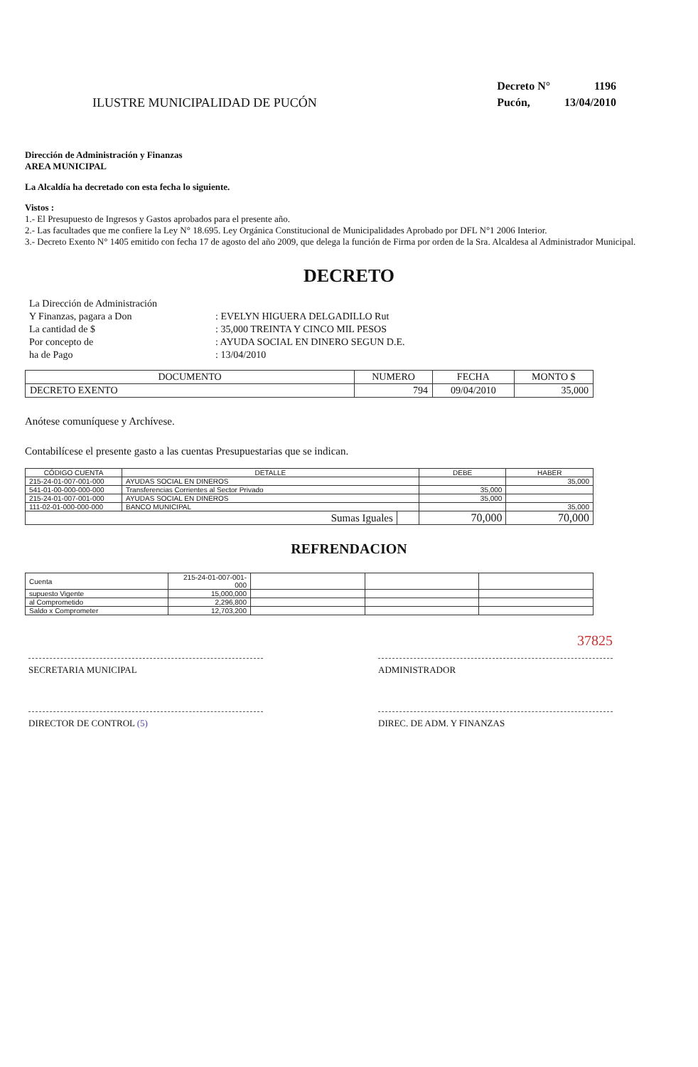ILUSTRE MUNICIPALIDAD DE PUCÓN
| Decreto N° | 1196 |
| Pucón, | 13/04/2010 |
Dirección de Administración y Finanzas
AREA MUNICIPAL
La Alcaldía ha decretado con esta fecha lo siguiente.
Vistos :
1.- El Presupuesto de Ingresos y Gastos aprobados para el presente año.
2.- Las facultades que me confiere la Ley N° 18.695. Ley Orgánica Constitucional de Municipalidades Aprobado por DFL N°1 2006 Interior.
3.- Decreto Exento N° 1405 emitido con fecha 17 de agosto del año 2009, que delega la función de Firma por orden de la Sra. Alcaldesa al Administrador Municipal.
DECRETO
| La Dirección de Administración | |
| Y Finanzas, pagara a Don | : EVELYN HIGUERA DELGADILLO Rut |
| La cantidad de $ | : 35,000 TREINTA Y CINCO MIL PESOS |
| Por concepto de | : AYUDA SOCIAL EN DINERO SEGUN D.E. |
| ha de Pago | : 13/04/2010 |
| DOCUMENTO | NUMERO | FECHA | MONTO $ |
| DECRETO EXENTO | 794 | 09/04/2010 | 35,000 |
Anótese comuníquese y Archívese.
Contabilícese el presente gasto a las cuentas Presupuestarias que se indican.
| CÓDIGO CUENTA | DETALLE | | DEBE | HABER |
| 215-24-01-007-001-000 | AYUDAS SOCIAL EN DINEROS | | | 35,000 |
| 541-01-00-000-000-000 | Transferencias Corrientes al Sector Privado | | 35,000 | |
| 215-24-01-007-001-000 | AYUDAS SOCIAL EN DINEROS | | 35,000 | |
| 111-02-01-000-000-000 | BANCO MUNICIPAL | | | 35,000 |
| Sumas Iguales | | | 70,000 | 70,000 |
REFRENDACION
| Cuenta | 215-24-01-007-001-000 | | | |
| supuesto Vigente | 15,000,000 | | | |
| al Comprometido | 2,296,800 | | | |
| Saldo x Comprometer | 12,703,200 | | | |
SECRETARIA MUNICIPAL
DIRECTOR DE CONTROL (5)
ADMINISTRADOR 37825
DIREC. DE ADM. Y FINANZAS